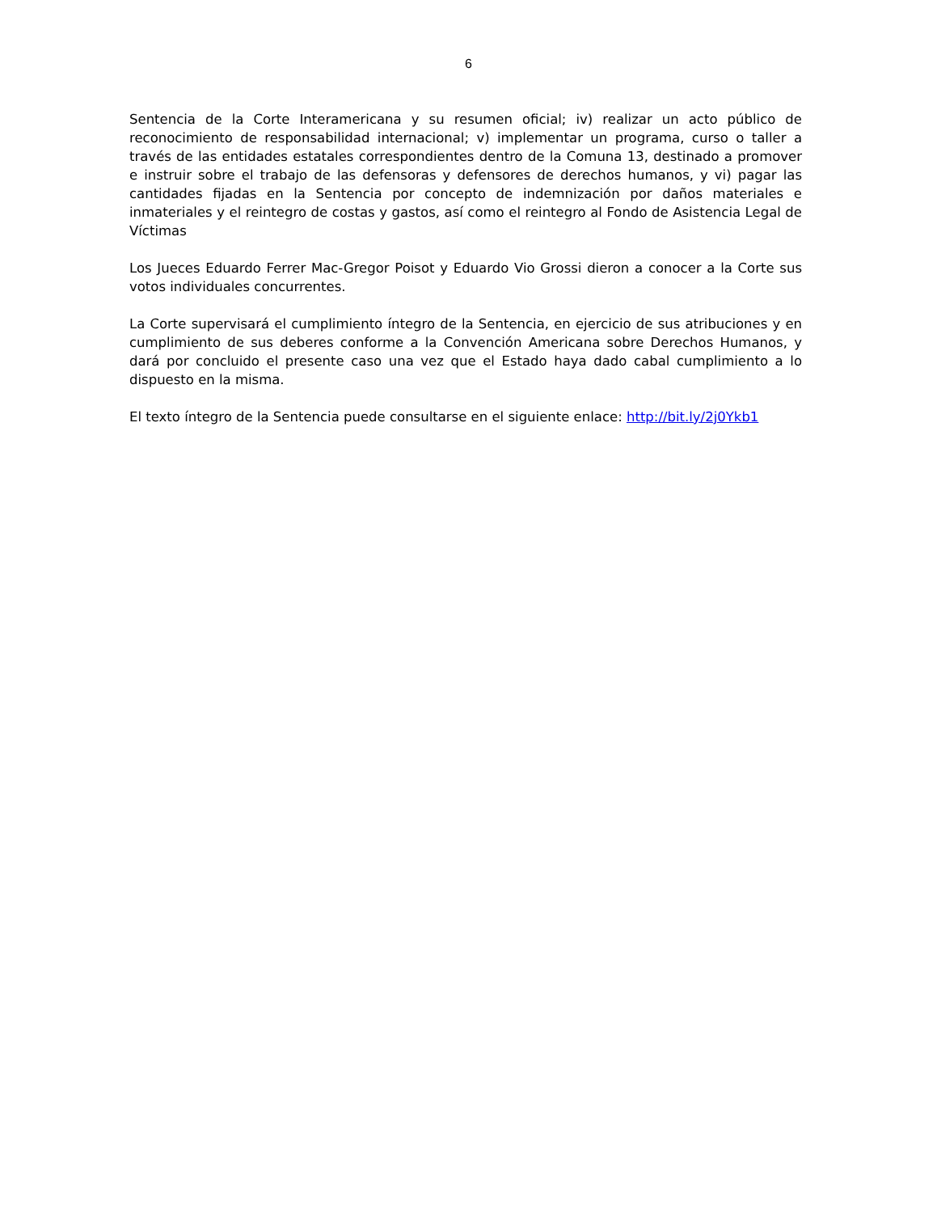6
Sentencia de la Corte Interamericana y su resumen oficial; iv) realizar un acto público de reconocimiento de responsabilidad internacional; v) implementar un programa, curso o taller a través de las entidades estatales correspondientes dentro de la Comuna 13, destinado a promover e instruir sobre el trabajo de las defensoras y defensores de derechos humanos, y vi) pagar las cantidades fijadas en la Sentencia por concepto de indemnización por daños materiales e inmateriales y el reintegro de costas y gastos, así como el reintegro al Fondo de Asistencia Legal de Víctimas
Los Jueces Eduardo Ferrer Mac-Gregor Poisot y Eduardo Vio Grossi dieron a conocer a la Corte sus votos individuales concurrentes.
La Corte supervisará el cumplimiento íntegro de la Sentencia, en ejercicio de sus atribuciones y en cumplimiento de sus deberes conforme a la Convención Americana sobre Derechos Humanos, y dará por concluido el presente caso una vez que el Estado haya dado cabal cumplimiento a lo dispuesto en la misma.
El texto íntegro de la Sentencia puede consultarse en el siguiente enlace: http://bit.ly/2j0Ykb1